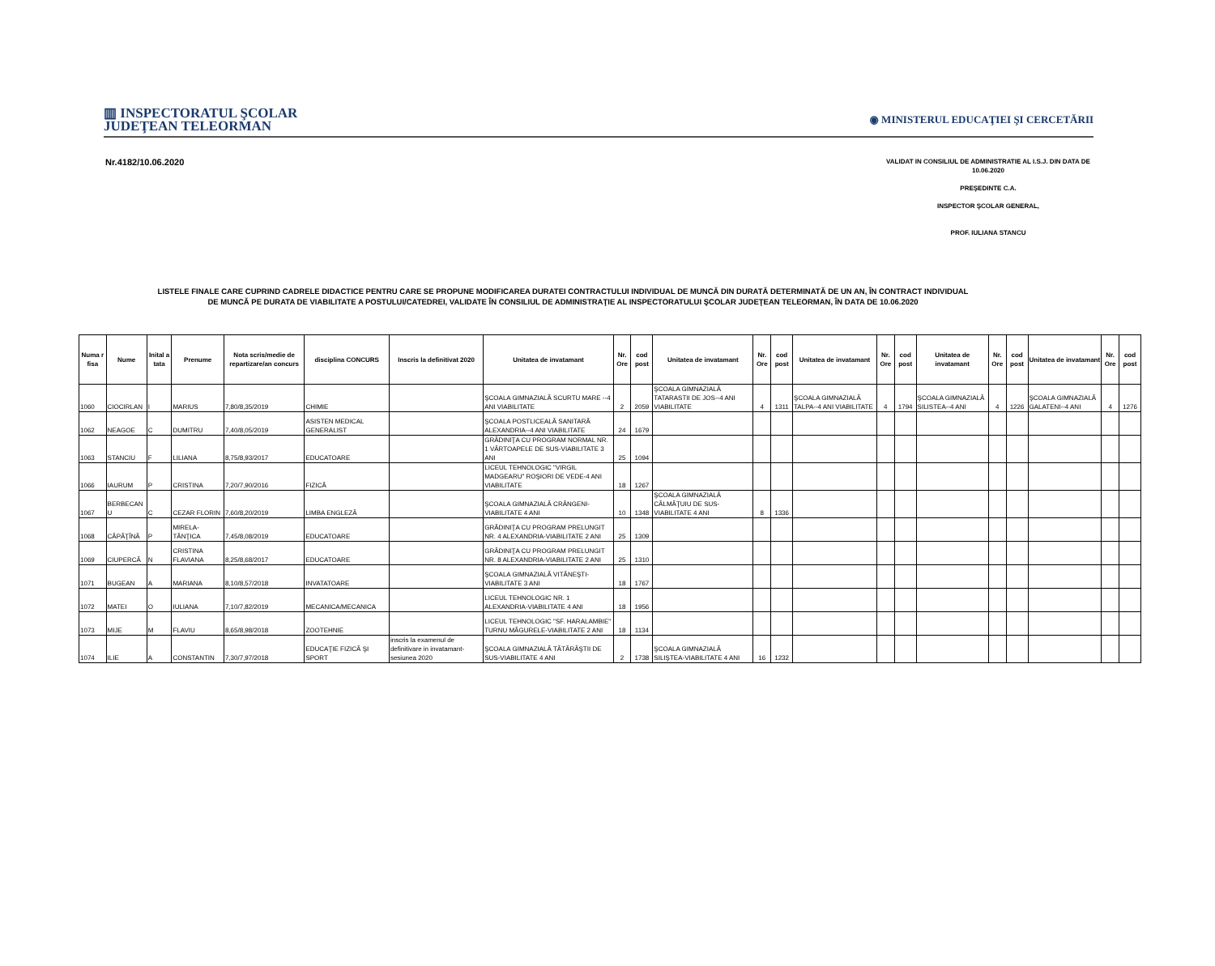▥ INSPECTORATUL ŞCOLAR
JUDEŢEAN TELEORMAN
◉ MINISTERUL EDUCAŢIEI ŞI CERCETĂRII
Nr.4182/10.06.2020
VALIDAT IN CONSILIUL DE ADMINISTRATIE AL I.S.J. DIN DATA DE 10.06.2020
PREŞEDINTE C.A.
INSPECTOR ŞCOLAR GENERAL,
PROF. IULIANA STANCU
LISTELE FINALE CARE CUPRIND CADRELE DIDACTICE PENTRU CARE SE PROPUNE MODIFICAREA DURATEI CONTRACTULUI INDIVIDUAL DE MUNCĂ DIN DURATĂ DETERMINATĂ DE UN AN, ÎN CONTRACT INDIVIDUAL DE MUNCĂ PE DURATA DE VIABILITATE A POSTULUI/CATEDREI, VALIDATE ÎN CONSILIUL DE ADMINISTRAŢIE AL INSPECTORATULUI ŞCOLAR JUDEŢEAN TELEORMAN, ÎN DATA DE 10.06.2020
| Numa r fisa | Nume | Inital a tata | Prenume | Nota scris/medie de repartizare/an concurs | disciplina CONCURS | Inscris la definitivat 2020 | Unitatea de invatamant | Nr. Ore | cod post | Unitatea de invatamant | Nr. Ore | cod post | Unitatea de invatamant | Nr. Ore | cod post | Unitatea de invatamant | Nr. Ore | cod post | Unitatea de invatamant | Nr. Ore | cod post |
| --- | --- | --- | --- | --- | --- | --- | --- | --- | --- | --- | --- | --- | --- | --- | --- | --- | --- | --- | --- | --- | --- |
| 1060 | CIOCIRLAN | I | MARIUS | 7,80/8,35/2019 | CHIMIE | | ŞCOALA GIMNAZIALĂ SCURTU MARE --4 ANI VIABILITATE | 2 | 2059 | ŞCOALA GIMNAZIALĂ TATARASTII DE JOS--4 ANI VIABILITATE | 4 | 1311 | ŞCOALA GIMNAZIALĂ TALPA--4 ANI VIABILITATE | 4 | 1794 | ŞCOALA GIMNAZIALĂ SILISTEA--4 ANI | 4 | 1226 | ŞCOALA GIMNAZIALĂ GALATENI--4 ANI | 4 | 1276 |
| 1062 | NEAGOE | C | DUMITRU | 7,40/8,05/2019 | ASISTEN MEDICAL GENERALIST | | ŞCOALA POSTLICEALĂ SANITARĂ ALEXANDRIA--4 ANI VIABILITATE | 24 | 1679 | | | | | | | | | | | | |
| 1063 | STANCIU | F | LILIANA | 8,75/8,93/2017 | EDUCATOARE | | GRĂDINIŢA CU PROGRAM NORMAL NR. 1 VÂRTOAPELE DE SUS-VIABILITATE 3 ANI | 25 | 1094 | | | | | | | | | | | | |
| 1066 | IAURUM | P | CRISTINA | 7,20/7,90/2016 | FIZICĂ | | LICEUL TEHNOLOGIC "VIRGIL MADGEARU" ROŞIORI DE VEDE-4 ANI VIABILITATE | 18 | 1267 | | | | | | | | | | | | |
| 1067 | BERBECAN U | C | CEZAR FLORIN | 7,60/8,20/2019 | LIMBA ENGLEZĂ | | ŞCOALA GIMNAZIALĂ CRÂNGENI-VIABILITATE 4 ANI | 10 | 1348 | ŞCOALA GIMNAZIALĂ CĂLMĂŢUIU DE SUS-VIABILITATE 4 ANI | 8 | 1336 | | | | | | | | | |
| 1068 | CĂPĂŢÎNĂ | P | MIRELA-TĂNŢICA | 7,45/8,08/2019 | EDUCATOARE | | GRĂDINIŢA CU PROGRAM PRELUNGIT NR. 4 ALEXANDRIA-VIABILITATE 2 ANI | 25 | 1309 | | | | | | | | | | | | |
| 1069 | CIUPERCĂ | N | CRISTINA FLAVIANA | 8,25/8,68/2017 | EDUCATOARE | | GRĂDINIŢA CU PROGRAM PRELUNGIT NR. 8 ALEXANDRIA-VIABILITATE 2 ANI | 25 | 1310 | | | | | | | | | | | | |
| 1071 | BUGEAN | A | MARIANA | 8,10/8,57/2018 | INVATATOARE | | ŞCOALA GIMNAZIALĂ VITĂNEŞTI-VIABILITATE 3 ANI | 18 | 1767 | | | | | | | | | | | | |
| 1072 | MATEI | O | IULIANA | 7,10/7,82/2019 | MECANICA/MECANICA | | LICEUL TEHNOLOGIC NR. 1 ALEXANDRIA-VIABILITATE 4 ANI | 18 | 1956 | | | | | | | | | | | | |
| 1073 | MIJE | M | FLAVIU | 8,65/8,98/2018 | ZOOTEHNIE | | LICEUL TEHNOLOGIC "SF. HARALAMBIE" TURNU MĂGURELE-VIABILITATE 2 ANI | 18 | 1134 | | | | | | | | | | | | |
| 1074 | ILIE | A | CONSTANTIN | 7,30/7,97/2018 | EDUCAŢIE FIZICĂ ŞI SPORT | inscris la examenul de definitivare in invatamant-sesiunea 2020 | ŞCOALA GIMNAZIALĂ TĂTĂRĂŞTII DE SUS-VIABILITATE 4 ANI | 2 | 1738 | ŞCOALA GIMNAZIALĂ SILIŞTEA-VIABILITATE 4 ANI | 16 | 1232 | | | | | | | | | |